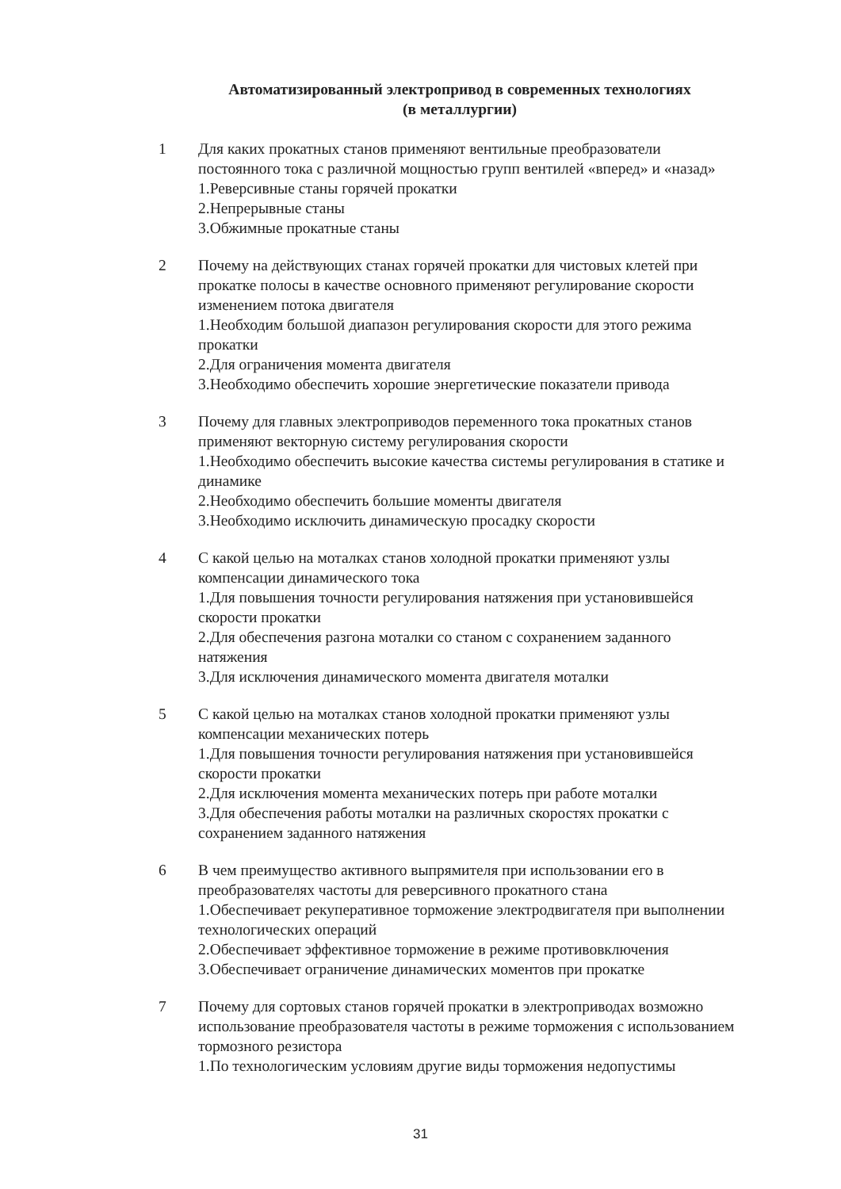Автоматизированный электропривод в современных технологиях
(в металлургии)
1 Для каких прокатных станов применяют вентильные преобразователи постоянного тока с различной мощностью групп вентилей «вперед» и «назад»
1.Реверсивные станы горячей прокатки
2.Непрерывные станы
3.Обжимные прокатные станы
2 Почему на действующих станах горячей прокатки для чистовых клетей при прокатке полосы в качестве основного применяют регулирование скорости изменением потока двигателя
1.Необходим большой диапазон регулирования скорости для этого режима прокатки
2.Для ограничения момента двигателя
3.Необходимо обеспечить хорошие энергетические показатели привода
3 Почему для главных электроприводов переменного тока прокатных станов применяют векторную систему регулирования скорости
1.Необходимо обеспечить высокие качества системы регулирования в статике и динамике
2.Необходимо обеспечить большие моменты двигателя
3.Необходимо исключить динамическую просадку скорости
4 С какой целью на моталках станов холодной прокатки применяют узлы компенсации динамического тока
1.Для повышения точности регулирования натяжения при установившейся скорости прокатки
2.Для обеспечения разгона моталки со станом с сохранением заданного натяжения
3.Для исключения динамического момента двигателя моталки
5 С какой целью на моталках станов холодной прокатки применяют узлы компенсации механических потерь
1.Для повышения точности регулирования натяжения при установившейся скорости прокатки
2.Для исключения момента механических потерь при работе моталки
3.Для обеспечения работы моталки на различных скоростях прокатки с сохранением заданного натяжения
6 В чем преимущество активного выпрямителя при использовании его в преобразователях частоты для реверсивного прокатного стана
1.Обеспечивает рекуперативное торможение электродвигателя при выполнении технологических операций
2.Обеспечивает эффективное торможение в режиме противовключения
3.Обеспечивает ограничение динамических моментов при прокатке
7 Почему для сортовых станов горячей прокатки в электроприводах возможно использование преобразователя частоты в режиме торможения с использованием тормозного резистора
1.По технологическим условиям другие виды торможения недопустимы
31